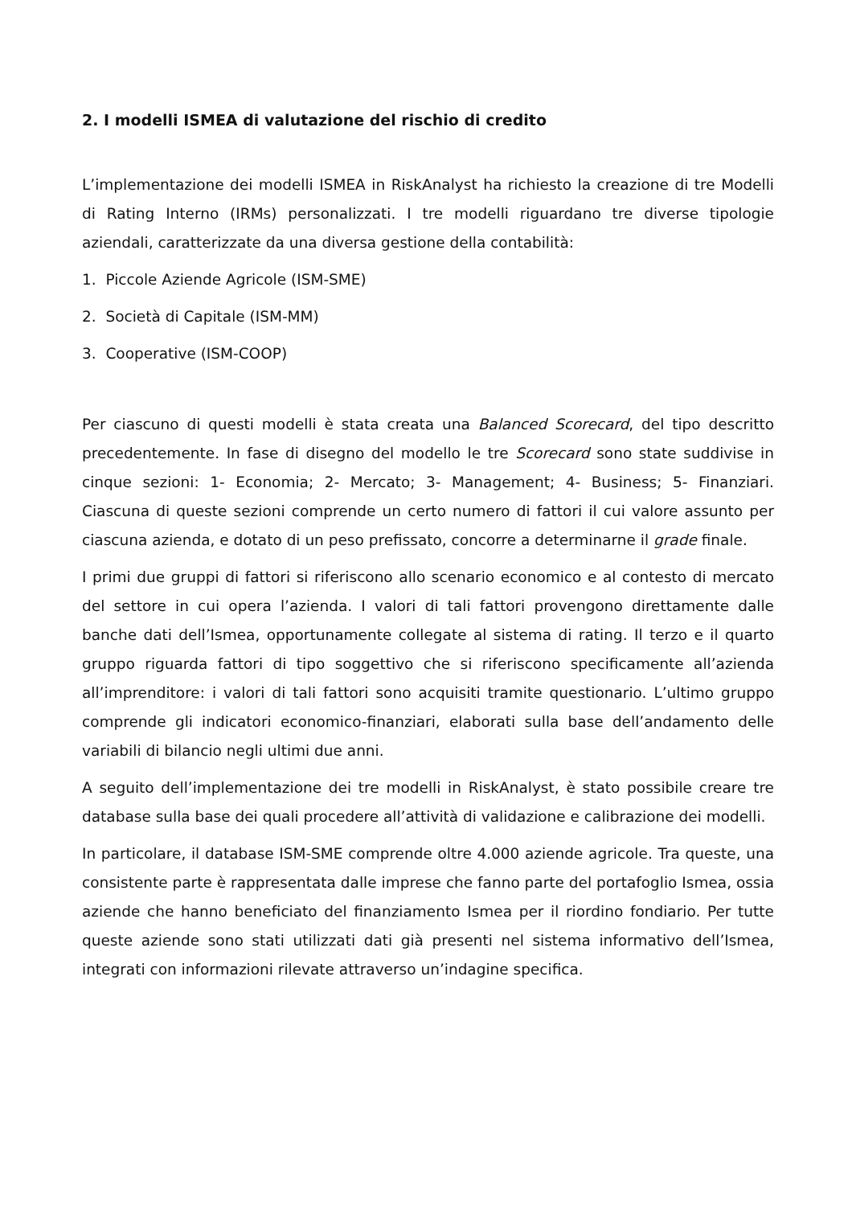2. I modelli ISMEA di valutazione del rischio di credito
L’implementazione dei modelli ISMEA in RiskAnalyst ha richiesto la creazione di tre Modelli di Rating Interno (IRMs) personalizzati. I tre modelli riguardano tre diverse tipologie aziendali, caratterizzate da una diversa gestione della contabilità:
1. Piccole Aziende Agricole (ISM-SME)
2. Società di Capitale (ISM-MM)
3. Cooperative (ISM-COOP)
Per ciascuno di questi modelli è stata creata una Balanced Scorecard, del tipo descritto precedentemente. In fase di disegno del modello le tre Scorecard sono state suddivise in cinque sezioni: 1- Economia; 2- Mercato; 3- Management; 4- Business; 5- Finanziari. Ciascuna di queste sezioni comprende un certo numero di fattori il cui valore assunto per ciascuna azienda, e dotato di un peso prefissato, concorre a determinarne il grade finale.
I primi due gruppi di fattori si riferiscono allo scenario economico e al contesto di mercato del settore in cui opera l’azienda. I valori di tali fattori provengono direttamente dalle banche dati dell’Ismea, opportunamente collegate al sistema di rating. Il terzo e il quarto gruppo riguarda fattori di tipo soggettivo che si riferiscono specificamente all’azienda all’imprenditore: i valori di tali fattori sono acquisiti tramite questionario. L’ultimo gruppo comprende gli indicatori economico-finanziari, elaborati sulla base dell’andamento delle variabili di bilancio negli ultimi due anni.
A seguito dell’implementazione dei tre modelli in RiskAnalyst, è stato possibile creare tre database sulla base dei quali procedere all’attività di validazione e calibrazione dei modelli.
In particolare, il database ISM-SME comprende oltre 4.000 aziende agricole. Tra queste, una consistente parte è rappresentata dalle imprese che fanno parte del portafoglio Ismea, ossia aziende che hanno beneficiato del finanziamento Ismea per il riordino fondiario. Per tutte queste aziende sono stati utilizzati dati già presenti nel sistema informativo dell’Ismea, integrati con informazioni rilevate attraverso un’indagine specifica.